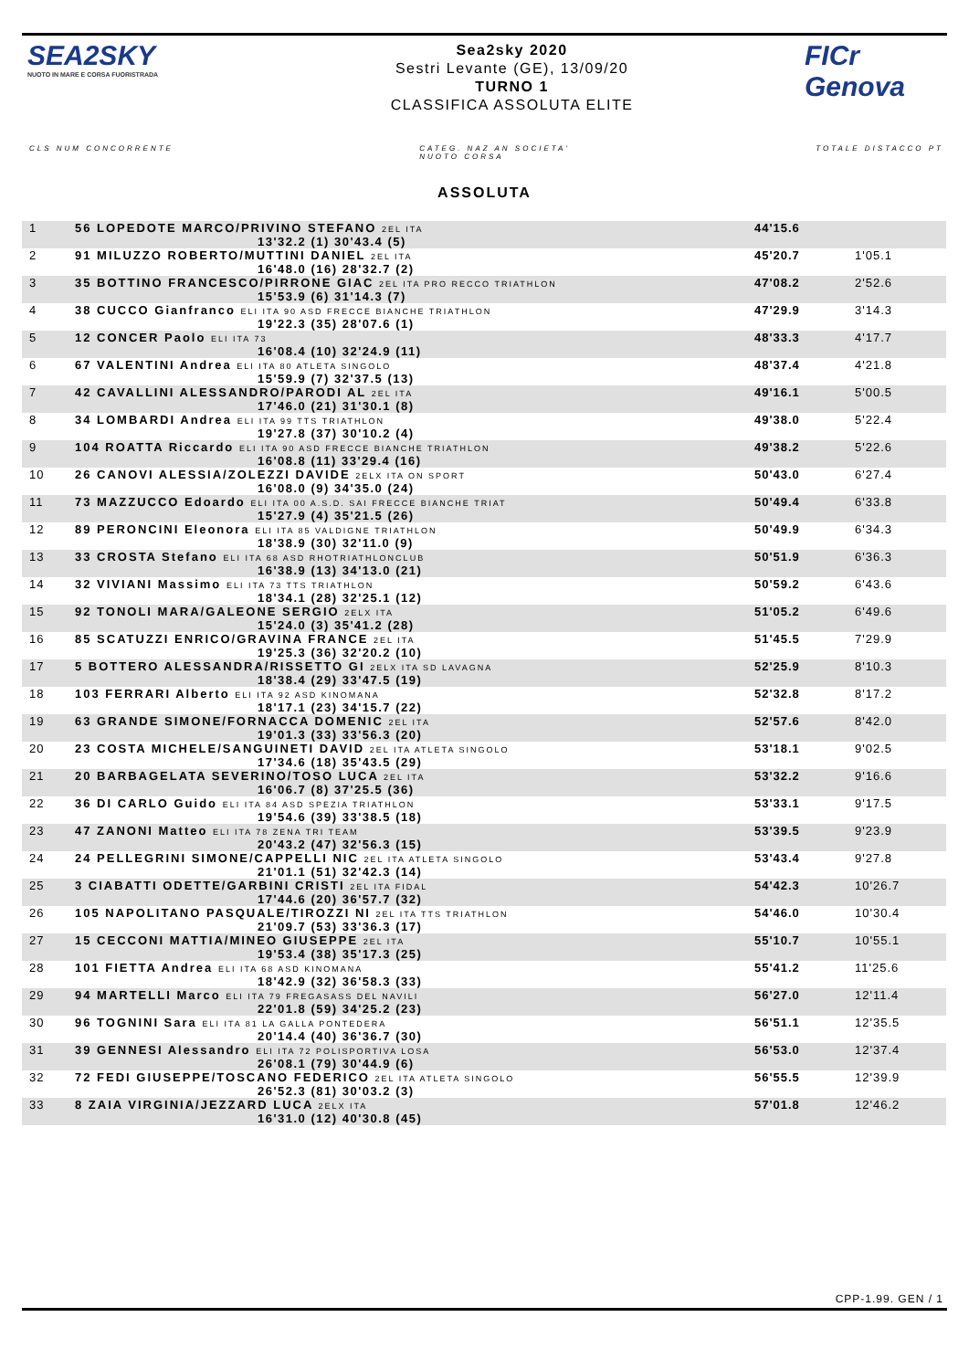SEA2SKY
NUOTO IN MARE E CORSA FUORISTRADA
Sea2sky 2020
Sestri Levante (GE), 13/09/20
TURNO 1
CLASSIFICA ASSOLUTA ELITE
FICr Genova
CLS NUM CONCORRENTE CATEG. NAZ AN SOCIETA'
NUOTO CORSA TOTALE DISTACCO PT
ASSOLUTA
| 1 | 56 LOPEDOTE MARCO/PRIVINO STEFANO 2EL ITA 13'32.2 (1) 30'43.4 (5) | 44'15.6 | |
| 2 | 91 MILUZZO ROBERTO/MUTTINI DANIEL 2EL ITA 16'48.0 (16) 28'32.7 (2) | 45'20.7 | 1'05.1 |
| 3 | 35 BOTTINO FRANCESCO/PIRRONE GIAC 2EL ITA PRO RECCO TRIATHLON 15'53.9 (6) 31'14.3 (7) | 47'08.2 | 2'52.6 |
| 4 | 38 CUCCO Gianfranco ELI ITA 90 ASD FRECCE BIANCHE TRIATHLON 19'22.3 (35) 28'07.6 (1) | 47'29.9 | 3'14.3 |
| 5 | 12 CONCER Paolo ELI ITA 73 16'08.4 (10) 32'24.9 (11) | 48'33.3 | 4'17.7 |
| 6 | 67 VALENTINI Andrea ELI ITA 80 ATLETA SINGOLO 15'59.9 (7) 32'37.5 (13) | 48'37.4 | 4'21.8 |
| 7 | 42 CAVALLINI ALESSANDRO/PARODI AL 2EL ITA 17'46.0 (21) 31'30.1 (8) | 49'16.1 | 5'00.5 |
| 8 | 34 LOMBARDI Andrea ELI ITA 99 TTS TRIATHLON 19'27.8 (37) 30'10.2 (4) | 49'38.0 | 5'22.4 |
| 9 | 104 ROATTA Riccardo ELI ITA 90 ASD FRECCE BIANCHE TRIATHLON 16'08.8 (11) 33'29.4 (16) | 49'38.2 | 5'22.6 |
| 10 | 26 CANOVI ALESSIA/ZOLEZZI DAVIDE 2ELX ITA ON SPORT 16'08.0 (9) 34'35.0 (24) | 50'43.0 | 6'27.4 |
| 11 | 73 MAZZUCCO Edoardo ELI ITA 00 A.S.D. SAI FRECCE BIANCHE TRIAT 15'27.9 (4) 35'21.5 (26) | 50'49.4 | 6'33.8 |
| 12 | 89 PERONCINI Eleonora ELI ITA 85 VALDIGNE TRIATHLON 18'38.9 (30) 32'11.0 (9) | 50'49.9 | 6'34.3 |
| 13 | 33 CROSTA Stefano ELI ITA 68 ASD RHOTRIATHLONCLUB 16'38.9 (13) 34'13.0 (21) | 50'51.9 | 6'36.3 |
| 14 | 32 VIVIANI Massimo ELI ITA 73 TTS TRIATHLON 18'34.1 (28) 32'25.1 (12) | 50'59.2 | 6'43.6 |
| 15 | 92 TONOLI MARA/GALEONE SERGIO 2ELX ITA 15'24.0 (3) 35'41.2 (28) | 51'05.2 | 6'49.6 |
| 16 | 85 SCATUZZI ENRICO/GRAVINA FRANCE 2EL ITA 19'25.3 (36) 32'20.2 (10) | 51'45.5 | 7'29.9 |
| 17 | 5 BOTTERO ALESSANDRA/RISSETTO GI 2ELX ITA SD LAVAGNA 18'38.4 (29) 33'47.5 (19) | 52'25.9 | 8'10.3 |
| 18 | 103 FERRARI Alberto ELI ITA 92 ASD KINOMANA 18'17.1 (23) 34'15.7 (22) | 52'32.8 | 8'17.2 |
| 19 | 63 GRANDE SIMONE/FORNACCA DOMENIC 2EL ITA 19'01.3 (33) 33'56.3 (20) | 52'57.6 | 8'42.0 |
| 20 | 23 COSTA MICHELE/SANGUINETI DAVID 2EL ITA ATLETA SINGOLO 17'34.6 (18) 35'43.5 (29) | 53'18.1 | 9'02.5 |
| 21 | 20 BARBAGELATA SEVERINO/TOSO LUCA 2EL ITA 16'06.7 (8) 37'25.5 (36) | 53'32.2 | 9'16.6 |
| 22 | 36 DI CARLO Guido ELI ITA 84 ASD SPEZIA TRIATHLON 19'54.6 (39) 33'38.5 (18) | 53'33.1 | 9'17.5 |
| 23 | 47 ZANONI Matteo ELI ITA 78 ZENA TRI TEAM 20'43.2 (47) 32'56.3 (15) | 53'39.5 | 9'23.9 |
| 24 | 24 PELLEGRINI SIMONE/CAPPELLI NIC 2EL ITA ATLETA SINGOLO 21'01.1 (51) 32'42.3 (14) | 53'43.4 | 9'27.8 |
| 25 | 3 CIABATTI ODETTE/GARBINI CRISTI 2EL ITA FIDAL 17'44.6 (20) 36'57.7 (32) | 54'42.3 | 10'26.7 |
| 26 | 105 NAPOLITANO PASQUALE/TIROZZI NI 2EL ITA TTS TRIATHLON 21'09.7 (53) 33'36.3 (17) | 54'46.0 | 10'30.4 |
| 27 | 15 CECCONI MATTIA/MINEO GIUSEPPE 2EL ITA 19'53.4 (38) 35'17.3 (25) | 55'10.7 | 10'55.1 |
| 28 | 101 FIETTA Andrea ELI ITA 68 ASD KINOMANA 18'42.9 (32) 36'58.3 (33) | 55'41.2 | 11'25.6 |
| 29 | 94 MARTELLI Marco ELI ITA 79 FREGASASS DEL NAVILI 22'01.8 (59) 34'25.2 (23) | 56'27.0 | 12'11.4 |
| 30 | 96 TOGNINI Sara ELI ITA 81 LA GALLA PONTEDERA 20'14.4 (40) 36'36.7 (30) | 56'51.1 | 12'35.5 |
| 31 | 39 GENNESI Alessandro ELI ITA 72 POLISPORTIVA LOSA 26'08.1 (79) 30'44.9 (6) | 56'53.0 | 12'37.4 |
| 32 | 72 FEDI GIUSEPPE/TOSCANO FEDERICO 2EL ITA ATLETA SINGOLO 26'52.3 (81) 30'03.2 (3) | 56'55.5 | 12'39.9 |
| 33 | 8 ZAIA VIRGINIA/JEZZARD LUCA 2ELX ITA 16'31.0 (12) 40'30.8 (45) | 57'01.8 | 12'46.2 |
CPP-1.99. GEN / 1